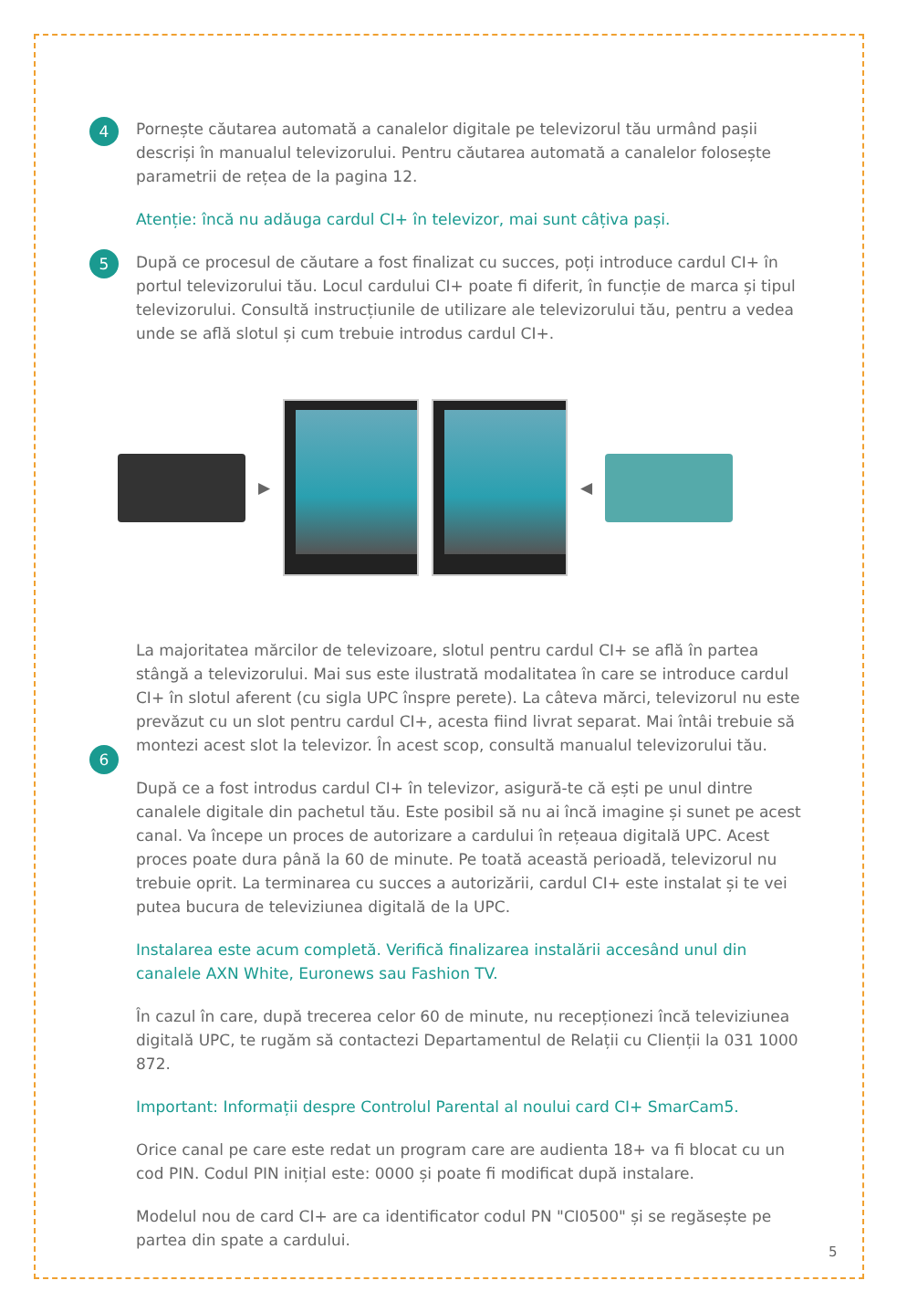4
Pornește căutarea automată a canalelor digitale pe televizorul tău urmând pașii descriși în manualul televizorului. Pentru căutarea automată a canalelor folosește parametrii de rețea de la pagina 12.
Atenție: încă nu adăuga cardul CI+ în televizor, mai sunt câțiva pași.
5
După ce procesul de căutare a fost finalizat cu succes, poți introduce cardul CI+ în portul televizorului tău. Locul cardului CI+ poate fi diferit, în funcție de marca și tipul televizorului. Consultă instrucțiunile de utilizare ale televizorului tău, pentru a vedea unde se află slotul și cum trebuie introdus cardul CI+.
▶ ◀
La majoritatea mărcilor de televizoare, slotul pentru cardul CI+ se află în partea stângă a televizorului. Mai sus este ilustrată modalitatea în care se introduce cardul CI+ în slotul aferent (cu sigla UPC înspre perete). La câteva mărci, televizorul nu este prevăzut cu un slot pentru cardul CI+, acesta fiind livrat separat. Mai întâi trebuie să montezi acest slot la televizor. În acest scop, consultă manualul televizorului tău.
6
După ce a fost introdus cardul CI+ în televizor, asigură-te că ești pe unul dintre canalele digitale din pachetul tău. Este posibil să nu ai încă imagine și sunet pe acest canal. Va începe un proces de autorizare a cardului în rețeaua digitală UPC. Acest proces poate dura până la 60 de minute. Pe toată această perioadă, televizorul nu trebuie oprit. La terminarea cu succes a autorizării, cardul CI+ este instalat și te vei putea bucura de televiziunea digitală de la UPC.
Instalarea este acum completă. Verifică finalizarea instalării accesând unul din canalele AXN White, Euronews sau Fashion TV.
În cazul în care, după trecerea celor 60 de minute, nu recepționezi încă televiziunea digitală UPC, te rugăm să contactezi Departamentul de Relații cu Clienții la 031 1000 872.
Important: Informații despre Controlul Parental al noului card CI+ SmarCam5.
Orice canal pe care este redat un program care are audienta 18+ va fi blocat cu un cod PIN. Codul PIN inițial este: 0000 și poate fi modificat după instalare.
Modelul nou de card CI+ are ca identificator codul PN "CI0500" și se regăsește pe partea din spate a cardului.
5